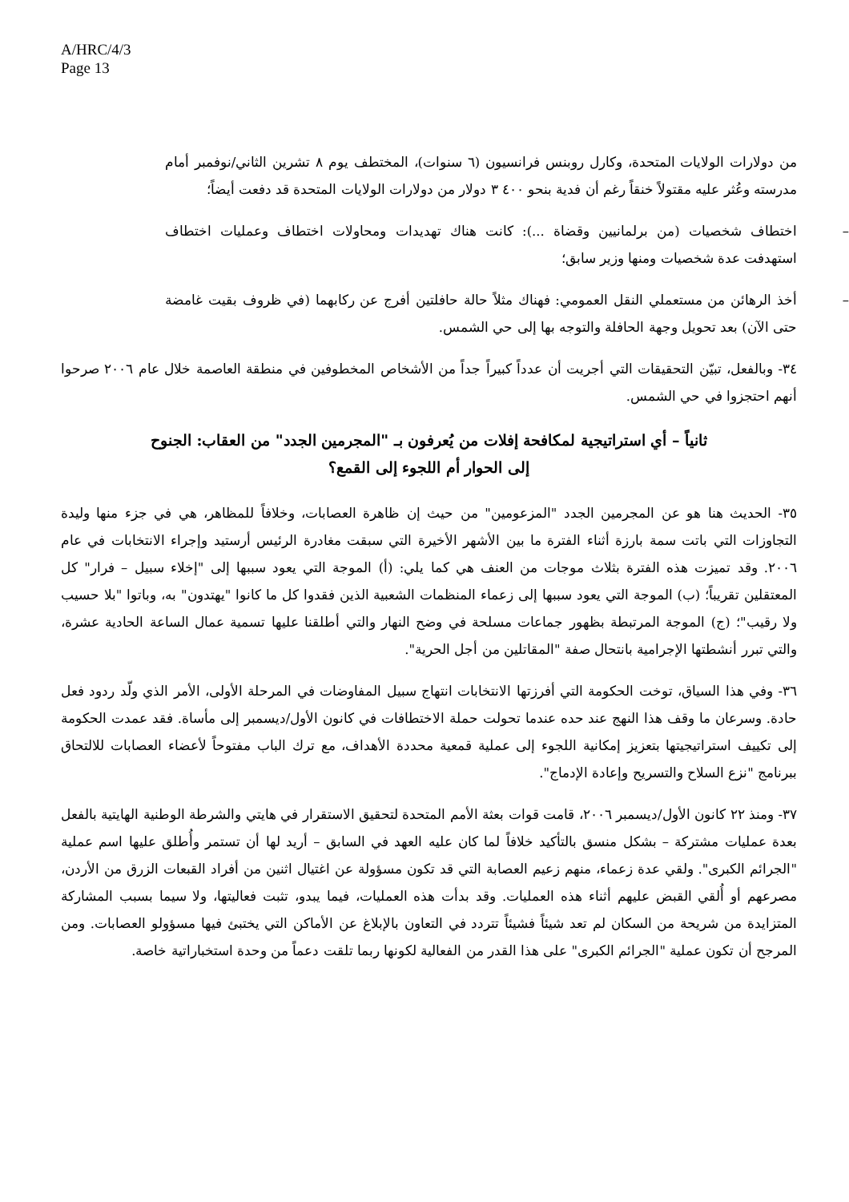A/HRC/4/3
Page 13
من دولارات الولايات المتحدة، وكارل روبنس فرانسيون (٦ سنوات)، المختطف يوم ٨ تشرين الثاني/نوفمبر أمام مدرسته وعُثر عليه مقتولاً خنقاً رغم أن فدية بنحو ٤٠٠ ٣ دولار من دولارات الولايات المتحدة قد دفعت أيضاً؛
– اختطاف شخصيات (من برلمانيين وقضاة ...): كانت هناك تهديدات ومحاولات اختطاف وعمليات اختطاف استهدفت عدة شخصيات ومنها وزير سابق؛
– أخذ الرهائن من مستعملي النقل العمومي: فهناك مثلاً حالة حافلتين أفرج عن ركابهما (في ظروف بقيت غامضة حتى الآن) بعد تحويل وجهة الحافلة والتوجه بها إلى حي الشمس.
٣٤- وبالفعل، تبيّن التحقيقات التي أجريت أن عدداً كبيراً جداً من الأشخاص المخطوفين في منطقة العاصمة خلال عام ٢٠٠٦ صرحوا أنهم احتجزوا في حي الشمس.
ثانياً – أي استراتيجية لمكافحة إفلات من يُعرفون بـ "المجرمين الجدد" من العقاب: الجنوح إلى الحوار أم اللجوء إلى القمع؟
٣٥- الحديث هنا هو عن المجرمين الجدد "المزعومين" من حيث إن ظاهرة العصابات، وخلافاً للمظاهر، هي في جزء منها وليدة التجاوزات التي باتت سمة بارزة أثناء الفترة ما بين الأشهر الأخيرة التي سبقت مغادرة الرئيس أرستيد وإجراء الانتخابات في عام ٢٠٠٦. وقد تميزت هذه الفترة بثلاث موجات من العنف هي كما يلي: (أ) الموجة التي يعود سببها إلى "إخلاء سبيل – فرار" كل المعتقلين تقريباً؛ (ب) الموجة التي يعود سببها إلى زعماء المنظمات الشعبية الذين فقدوا كل ما كانوا "يهتدون" به، وباتوا "بلا حسيب ولا رقيب"؛ (ج) الموجة المرتبطة بظهور جماعات مسلحة في وضح النهار والتي أطلقنا عليها تسمية عمال الساعة الحادية عشرة، والتي تبرر أنشطتها الإجرامية بانتحال صفة "المقاتلين من أجل الحرية".
٣٦- وفي هذا السياق، توخت الحكومة التي أفرزتها الانتخابات انتهاج سبيل المفاوضات في المرحلة الأولى، الأمر الذي ولّد ردود فعل حادة. وسرعان ما وقف هذا النهج عند حده عندما تحولت حملة الاختطافات في كانون الأول/ديسمبر إلى مأساة. فقد عمدت الحكومة إلى تكييف استراتيجيتها بتعزيز إمكانية اللجوء إلى عملية قمعية محددة الأهداف، مع ترك الباب مفتوحاً لأعضاء العصابات للالتحاق ببرنامج "نزع السلاح والتسريح وإعادة الإدماج".
٣٧- ومنذ ٢٢ كانون الأول/ديسمبر ٢٠٠٦، قامت قوات بعثة الأمم المتحدة لتحقيق الاستقرار في هايتي والشرطة الوطنية الهايتية بالفعل بعدة عمليات مشتركة – بشكل منسق بالتأكيد خلافاً لما كان عليه العهد في السابق – أريد لها أن تستمر وأُطلق عليها اسم عملية "الجرائم الكبرى". ولقي عدة زعماء، منهم زعيم العصابة التي قد تكون مسؤولة عن اغتيال اثنين من أفراد القبعات الزرق من الأردن، مصرعهم أو أُلقي القبض عليهم أثناء هذه العمليات. وقد بدأت هذه العمليات، فيما يبدو، تثبت فعاليتها، ولا سيما بسبب المشاركة المتزايدة من شريحة من السكان لم تعد شيئاً فشيئاً تتردد في التعاون بالإبلاغ عن الأماكن التي يختبئ فيها مسؤولو العصابات. ومن المرجح أن تكون عملية "الجرائم الكبرى" على هذا القدر من الفعالية لكونها ربما تلقت دعماً من وحدة استخباراتية خاصة.